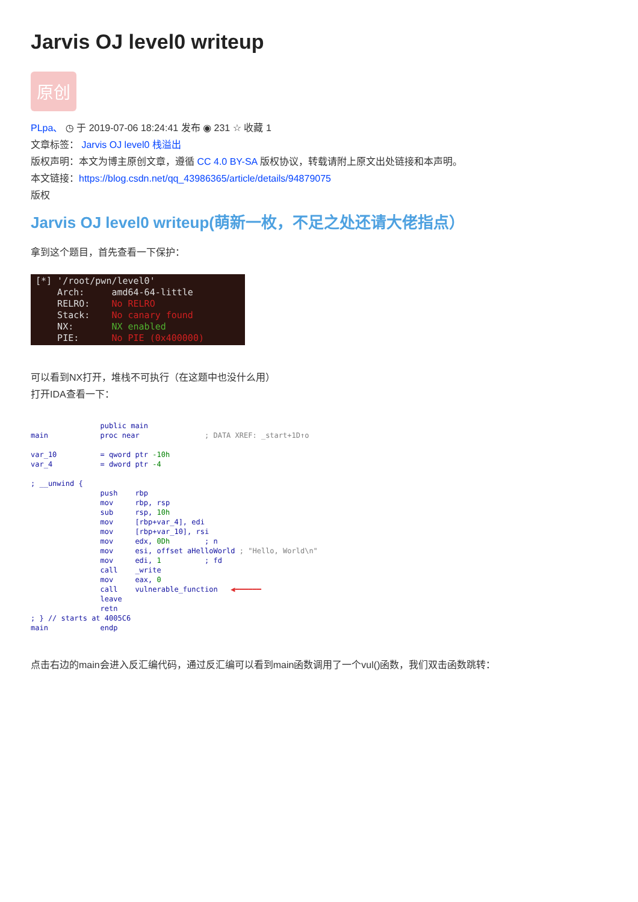Jarvis OJ level0 writeup
原创
PLpa、 ◷ 于 2019-07-06 18:24:41 发布 ◉ 231 ☆ 收藏 1
文章标签： Jarvis OJ level0 栈溢出
版权声明：本文为博主原创文章，遵循 CC 4.0 BY-SA 版权协议，转载请附上原文出处链接和本声明。
本文链接：https://blog.csdn.net/qq_43986365/article/details/94879075
版权
Jarvis OJ level0 writeup(萌新一枚，不足之处还请大佬指点）
拿到这个题目，首先查看一下保护：
[*] '/root/pwn/level0' Arch: amd64-64-little RELRO: No RELRO Stack: No canary found NX: NX enabled PIE: No PIE (0x400000)
可以看到NX打开，堆栈不可执行（在这题中也没什么用）
打开IDA查看一下：
public main main proc near ; DATA XREF: _start+1D↑o var_10 = qword ptr -10h var_4 = dword ptr -4 ; __unwind { push rbp mov rbp, rsp sub rsp, 10h mov [rbp+var_4], edi mov [rbp+var_10], rsi mov edx, 0Dh ; n mov esi, offset aHelloWorld ; "Hello, World\n" mov edi, 1 ; fd call _write mov eax, 0 call vulnerable_function ◀━━━━━━ leave retn ; } // starts at 4005C6 main endp
点击右边的main会进入反汇编代码，通过反汇编可以看到main函数调用了一个vul()函数，我们双击函数跳转：